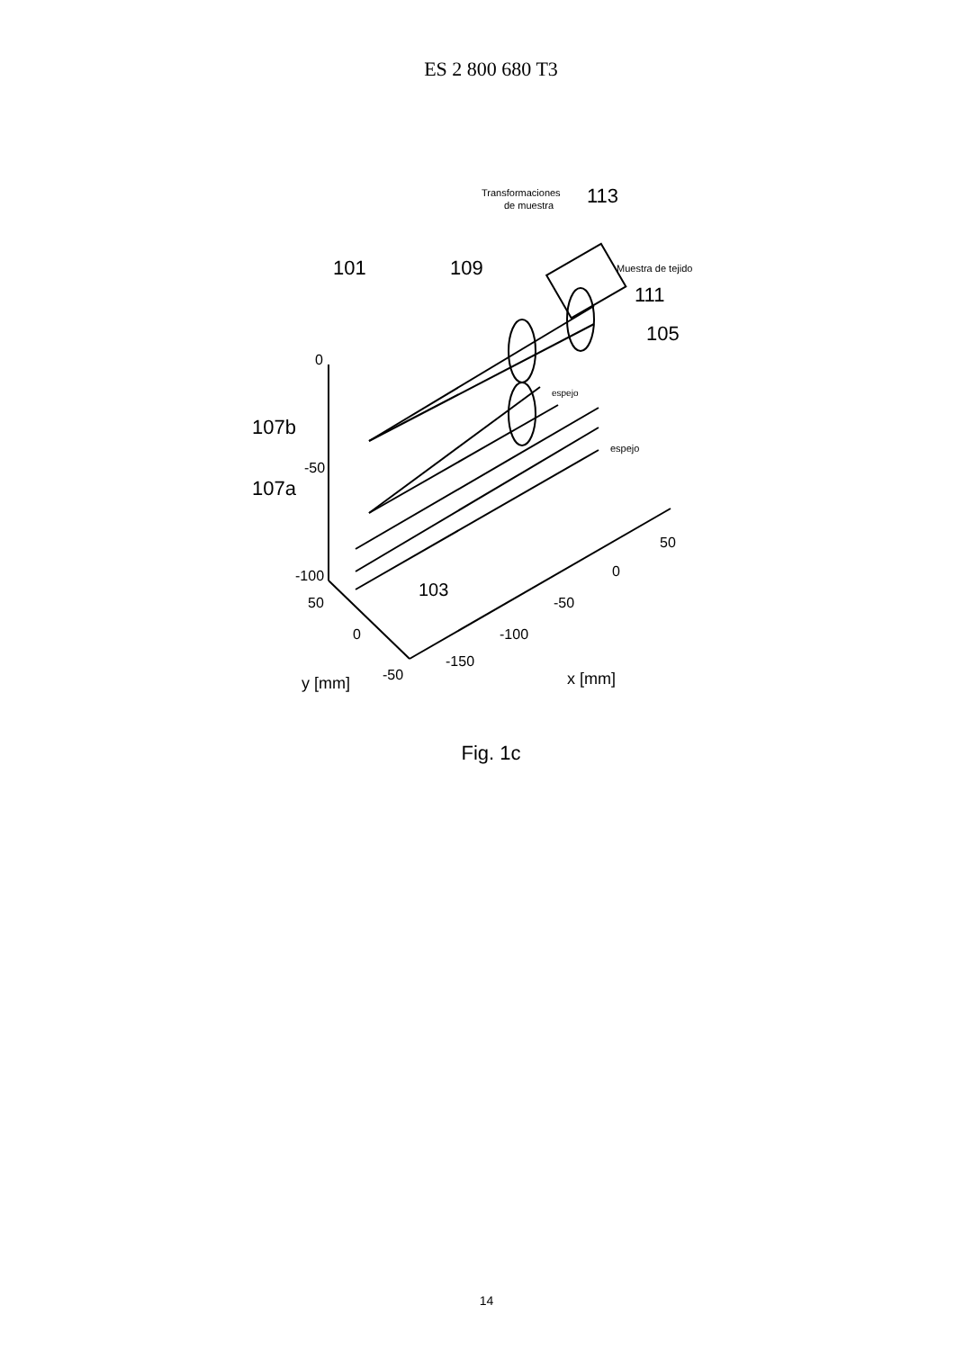ES 2 800 680 T3
Transformaciones
de muestra
113
Muestra de tejido
101
109
111
105
espejo
espejo
107b
107a
0
-50
-100
50
0
-50
103
y [mm]
-150
-100
-50
0
50
x [mm]
Fig. 1c
14